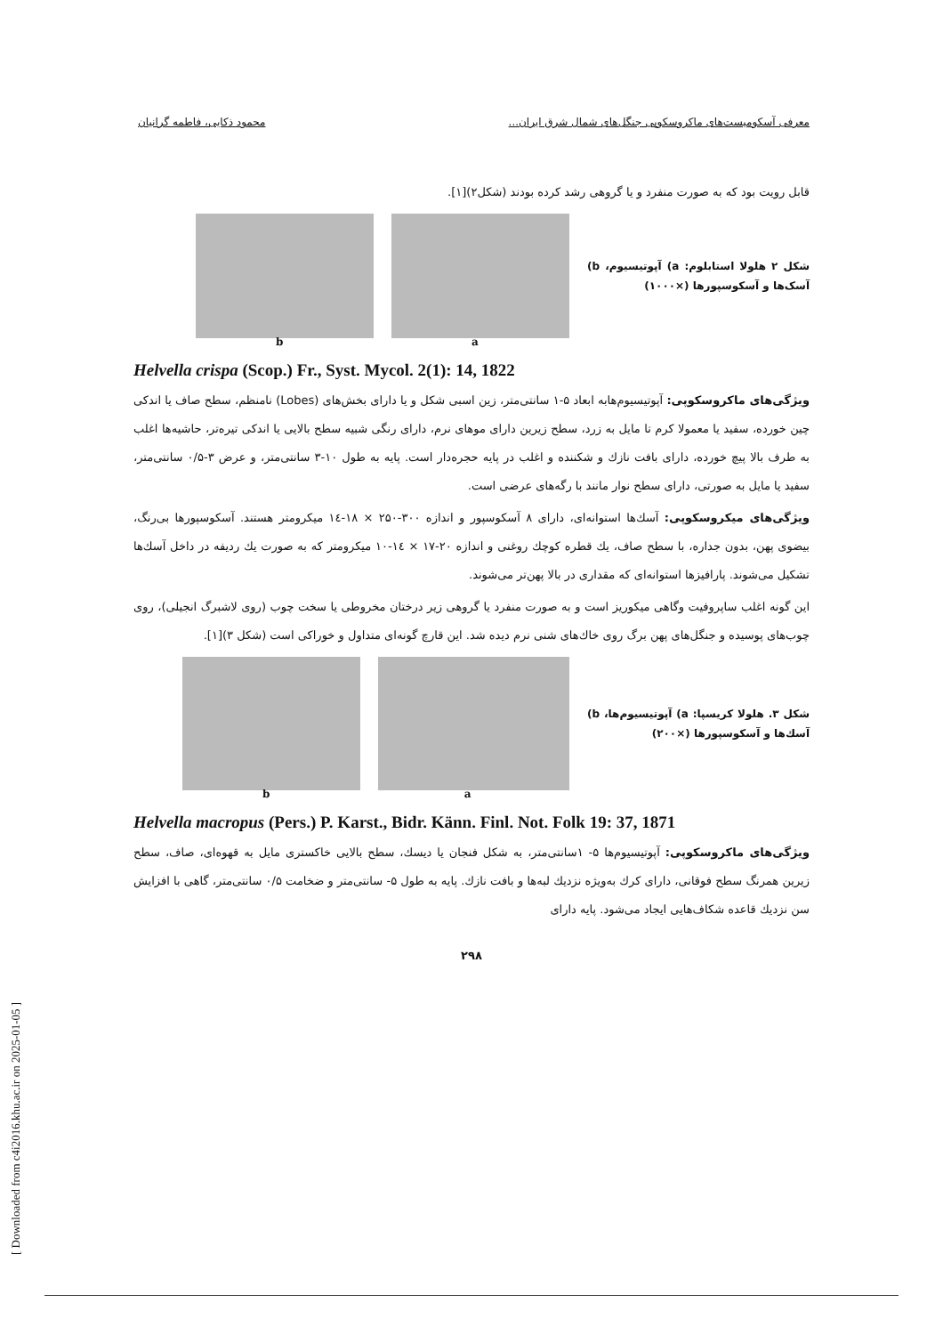معرفی آسکومیست‌های ماکروسکوپی جنگل‌های شمال شرق ایران... محمود ذکایی، فاطمه گرانیان
قابل رویت بود که به صورت منفرد و یا گروهی رشد کرده بودند (شکل۲)[۱].
شکل ۲ هلولا استابلوم: a) آپوتیسیوم، b) آسک‌ها و آسکوسپورها (×۱۰۰۰)
a
b
Helvella crispa (Scop.) Fr., Syst. Mycol. 2(1): 14, 1822
ویژگی‌های ماکروسکوپی: آپوتیسیوم‌هابه ابعاد ۵-۱ سانتی‌متر، زین اسبی شکل و یا دارای بخش‌های (Lobes) نامنظم، سطح صاف یا اندکی چین خورده، سفید یا معمولا کرم تا مایل به زرد، سطح زیرین دارای موهای نرم، دارای رنگی شبیه سطح بالایی یا اندکی تیره‌تر، حاشیه‌ها اغلب به طرف بالا پیچ خورده، دارای بافت نازك و شکننده و اغلب در پایه حجره‌دار است. پایه به طول ۱۰-۳ سانتی‌متر، و عرض ۳-۰/۵ سانتی‌متر، سفید یا مایل به صورتی، دارای سطح نوار مانند با رگه‌های عرضی است.
ویژگی‌های میکروسکوپی: آسك‌ها استوانه‌ای، دارای ۸ آسکوسپور و اندازه ۳۰۰-۲۵۰ × ۱۸-۱٤ میکرومتر هستند. آسکوسپورها بی‌رنگ، بیضوی پهن، بدون جداره، با سطح صاف، یك قطره کوچك روغنی و اندازه ۲۰-۱۷ × ۱٤-۱۰ میکرومتر که به صورت یك ردیفه در داخل آسك‌ها تشکیل می‌شوند. پارافیزها استوانه‌ای که مقداری در بالا پهن‌تر می‌شوند.
این گونه اغلب ساپروفیت وگاهی میکوریز است و به صورت منفرد یا گروهی زیر درختان مخروطی یا سخت چوب (روی لاشبرگ انجیلی)، روی چوب‌های پوسیده و جنگل‌های پهن برگ روی خاك‌های شنی نرم دیده شد. این قارچ گونه‌ای متداول و خوراکی است (شکل ۳)[۱].
شکل ۳. هلولا کریسپا: a) آپوتیسیوم‌ها، b) آسك‌ها و آسکوسپورها (×۲۰۰)
a
b
Helvella macropus (Pers.) P. Karst., Bidr. Känn. Finl. Not. Folk 19: 37, 1871
ویژگی‌های ماکروسکوپی: آپوتیسیوم‌ها ۵- ۱سانتی‌متر، به شکل فنجان یا دیسك، سطح بالایی خاکستری مایل به قهوه‌ای، صاف، سطح زیرین همرنگ سطح فوقانی، دارای کرك به‌ویژه نزدیك لبه‌ها و بافت نازك. پایه به طول ۵- سانتی‌متر و ضخامت ۰/۵ سانتی‌متر، گاهی با افزایش سن نزدیك قاعده شکاف‌هایی ایجاد می‌شود. پایه دارای
۲۹۸
[ Downloaded from c4i2016.khu.ac.ir on 2025-01-05 ]